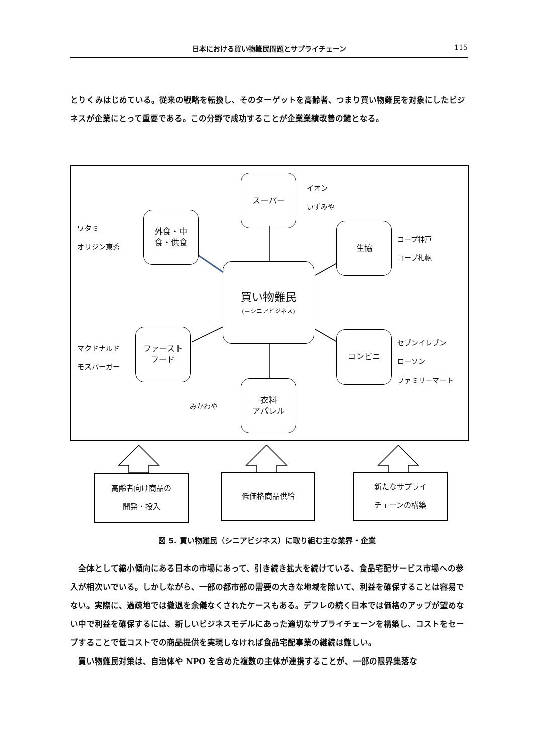日本における買い物難民問題とサプライチェーン 115
とりくみはじめている。従来の戦略を転換し、そのターゲットを高齢者、つまり買い物難民を対象にしたビジネスが企業にとって重要である。この分野で成功することが企業業績改善の鍵となる。
スーパー
イオン
いずみや
ワタミ
オリジン東秀
外食・中
食・供食
生協
コープ神戸
コープ札幌
買い物難民
(＝シニアビジネス)
マクドナルド
モスバーガー
ファースト
フード
コンビニ
セブンイレブン
ローソン
ファミリーマート
みかわや
衣料
アパレル
高齢者向け商品の
開発・投入
低価格商品供給
新たなサプライ
チェーンの構築
図 5. 買い物難民（シニアビジネス）に取り組む主な業界・企業
　全体として縮小傾向にある日本の市場にあって、引き続き拡大を続けている、食品宅配サービス市場への参入が相次いでいる。しかしながら、一部の都市部の需要の大きな地域を除いて、利益を確保することは容易でない。実際に、過疎地では撤退を余儀なくされたケースもある。デフレの続く日本では価格のアップが望めない中で利益を確保するには、新しいビジネスモデルにあった適切なサプライチェーンを構築し、コストをセーブすることで低コストでの商品提供を実現しなければ食品宅配事業の継続は難しい。
　買い物難民対策は、自治体や NPO を含めた複数の主体が連携することが、一部の限界集落な